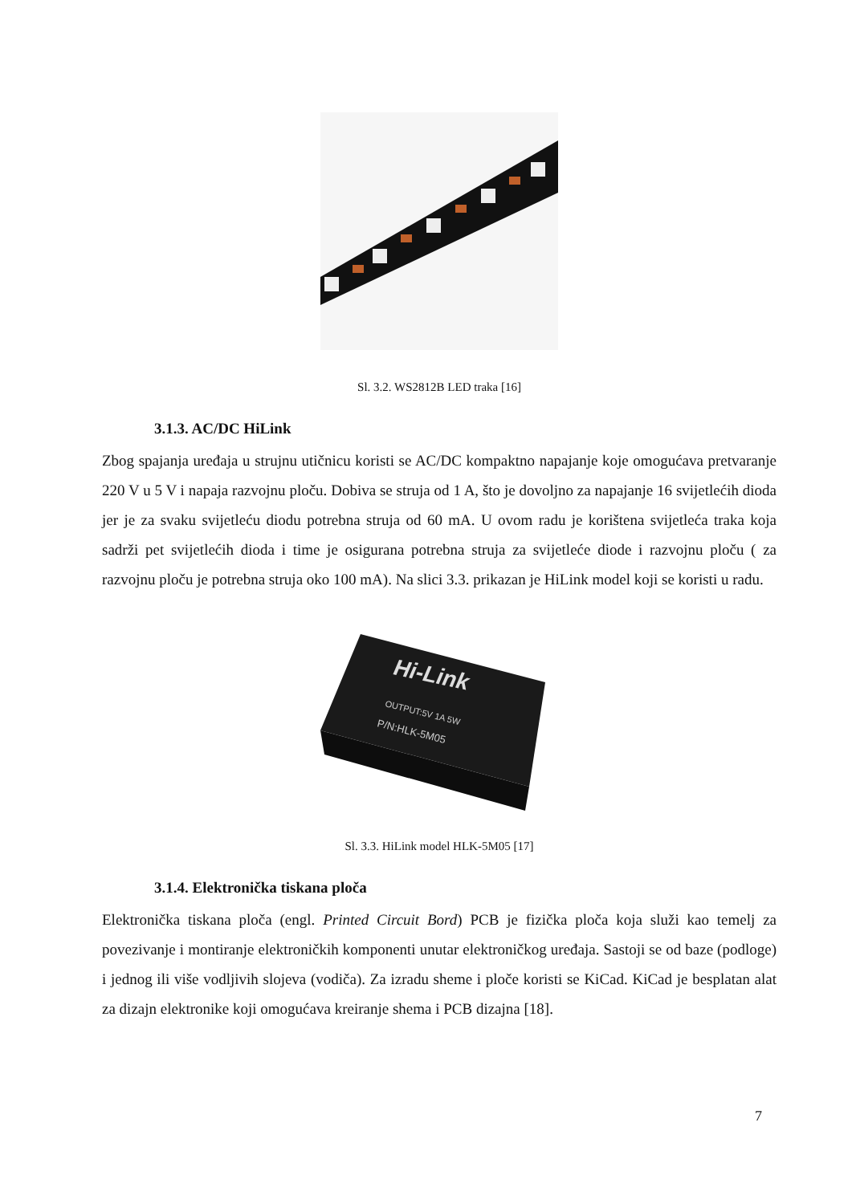Sl. 3.2. WS2812B LED traka [16]
3.1.3. AC/DC HiLink
Zbog spajanja uređaja u strujnu utičnicu koristi se AC/DC kompaktno napajanje koje omogućava pretvaranje 220 V u 5 V i napaja razvojnu ploču. Dobiva se struja od 1 A, što je dovoljno za napajanje 16 svijetlećih dioda jer je za svaku svijetleću diodu potrebna struja od 60 mA. U ovom radu je korištena svijetleća traka koja sadrži pet svijetlećih dioda i time je osigurana potrebna struja za svijetleće diode i razvojnu ploču ( za razvojnu ploču je potrebna struja oko 100 mA). Na slici 3.3. prikazan je HiLink model koji se koristi u radu.
Hi-Link
OUTPUT:5V 1A 5W
P/N:HLK-5M05
Sl. 3.3. HiLink model HLK-5M05 [17]
3.1.4. Elektronička tiskana ploča
Elektronička tiskana ploča (engl. Printed Circuit Bord) PCB je fizička ploča koja služi kao temelj za povezivanje i montiranje elektroničkih komponenti unutar elektroničkog uređaja. Sastoji se od baze (podloge) i jednog ili više vodljivih slojeva (vodiča). Za izradu sheme i ploče koristi se KiCad. KiCad je besplatan alat za dizajn elektronike koji omogućava kreiranje shema i PCB dizajna [18].
7